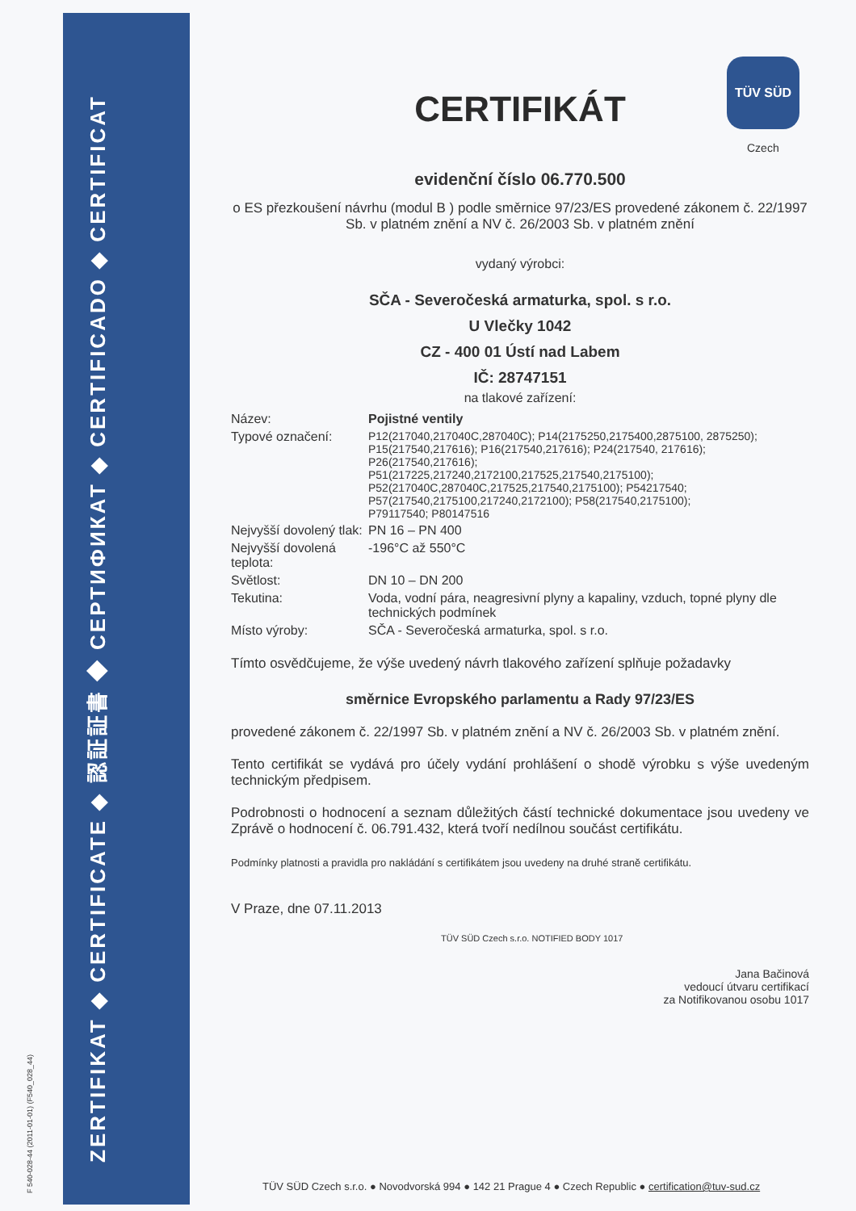ZERTIFIKAT ◆ CERTIFICATE ◆ 認証証書 ◆ СЕРТИФИКАТ ◆ CERTIFICADO ◆ CERTIFICAT
F 540-028-44 (2011-01-01) (F540_028_44)
TÜV SÜD
Czech
CERTIFIKÁT
evidenční číslo 06.770.500
o ES přezkoušení návrhu (modul B ) podle směrnice 97/23/ES provedené zákonem č. 22/1997 Sb. v platném znění a NV č. 26/2003 Sb. v platném znění
vydaný výrobci:
SČA - Severočeská armaturka, spol. s r.o.
U Vlečky 1042
CZ - 400 01 Ústí nad Labem
IČ: 28747151
na tlakové zařízení:
| Název: | Pojistné ventily |
| Typové označení: | P12(217040,217040C,287040C); P14(2175250,2175400,2875100, 2875250); P15(217540,217616); P16(217540,217616); P24(217540, 217616); P26(217540,217616); P51(217225,217240,2172100,217525,217540,2175100); P52(217040C,287040C,217525,217540,2175100); P54217540; P57(217540,2175100,217240,2172100); P58(217540,2175100); P79117540; P80147516 |
| Nejvyšší dovolený tlak: | PN 16 – PN 400 |
| Nejvyšší dovolená teplota: | -196°C až 550°C |
| Světlost: | DN 10 – DN 200 |
| Tekutina: | Voda, vodní pára, neagresivní plyny a kapaliny, vzduch, topné plyny dle technických podmínek |
| Místo výroby: | SČA - Severočeská armaturka, spol. s r.o. |
Tímto osvědčujeme, že výše uvedený návrh tlakového zařízení splňuje požadavky
směrnice Evropského parlamentu a Rady 97/23/ES
provedené zákonem č. 22/1997 Sb. v platném znění a NV č. 26/2003 Sb. v platném znění.
Tento certifikát se vydává pro účely vydání prohlášení o shodě výrobku s výše uvedeným technickým předpisem.
Podrobnosti o hodnocení a seznam důležitých částí technické dokumentace jsou uvedeny ve Zprávě o hodnocení č. 06.791.432, která tvoří nedílnou součást certifikátu.
Podmínky platnosti a pravidla pro nakládání s certifikátem jsou uvedeny na druhé straně certifikátu.
V Praze, dne 07.11.2013
TÜV SÜD Czech s.r.o. NOTIFIED BODY 1017
Jana Bačinová
vedoucí útvaru certifikací
za Notifikovanou osobu 1017
TÜV SÜD Czech s.r.o. ● Novodvorská 994 ● 142 21 Prague 4 ● Czech Republic ● certification@tuv-sud.cz